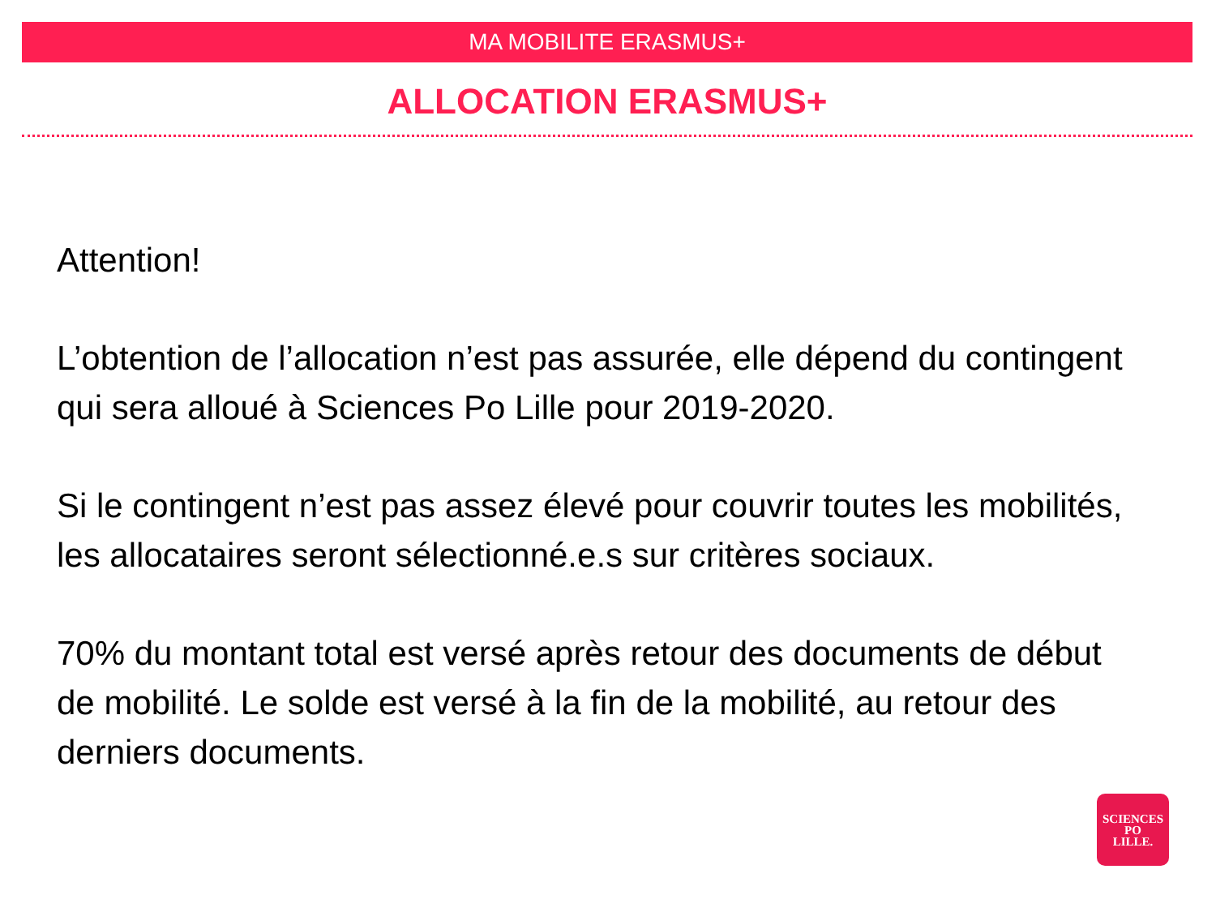MA MOBILITE ERASMUS+
ALLOCATION ERASMUS+
Attention!
L’obtention de l’allocation n’est pas assurée, elle dépend du contingent qui sera alloué à Sciences Po Lille pour 2019-2020.
Si le contingent n’est pas assez élevé pour couvrir toutes les mobilités, les allocataires seront sélectionné.e.s sur critères sociaux.
70% du montant total est versé après retour des documents de début de mobilité. Le solde est versé à la fin de la mobilité, au retour des derniers documents.
SCIENCES
PO
LILLE.